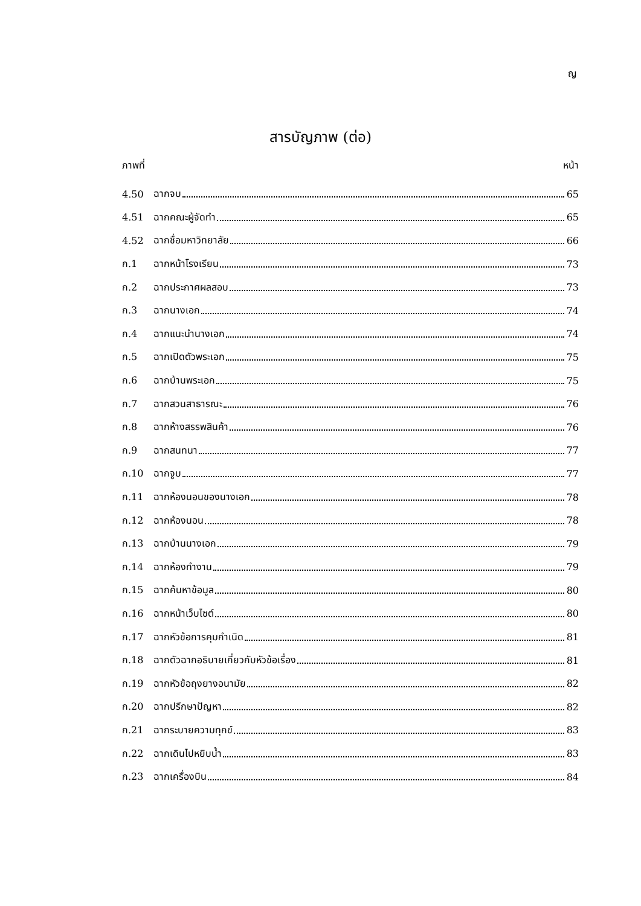ญ
สารบัญภาพ (ต่อ)
ภาพที่ หน้า
4.50 ฉากจบ 65
4.51 ฉากคณะผู้จัดทำ 65
4.52 ฉากชื่อมหาวิทยาลัย 66
ก.1 ฉากหน้าโรงเรียน 73
ก.2 ฉากประกาศผลสอบ 73
ก.3 ฉากนางเอก 74
ก.4 ฉากแนะนำนางเอก 74
ก.5 ฉากเปิดตัวพระเอก 75
ก.6 ฉากบ้านพระเอก 75
ก.7 ฉากสวนสาธารณะ 76
ก.8 ฉากห้างสรรพสินค้า 76
ก.9 ฉากสนทนา 77
ก.10 ฉากจูบ 77
ก.11 ฉากห้องนอนของนางเอก 78
ก.12 ฉากห้องนอน 78
ก.13 ฉากบ้านนางเอก 79
ก.14 ฉากห้องทำงาน 79
ก.15 ฉากค้นหาข้อมูล 80
ก.16 ฉากหน้าเว็บไซต์ 80
ก.17 ฉากหัวข้อการคุมกำเนิด 81
ก.18 ฉากตัวฉากอธิบายเกี่ยวกับหัวข้อเรื่อง 81
ก.19 ฉากหัวข้อถุงยางอนามัย 82
ก.20 ฉากปรึกษาปัญหา 82
ก.21 ฉากระบายความทุกข์ 83
ก.22 ฉากเดินไปหยิบน้ำ 83
ก.23 ฉากเครื่องบิน 84